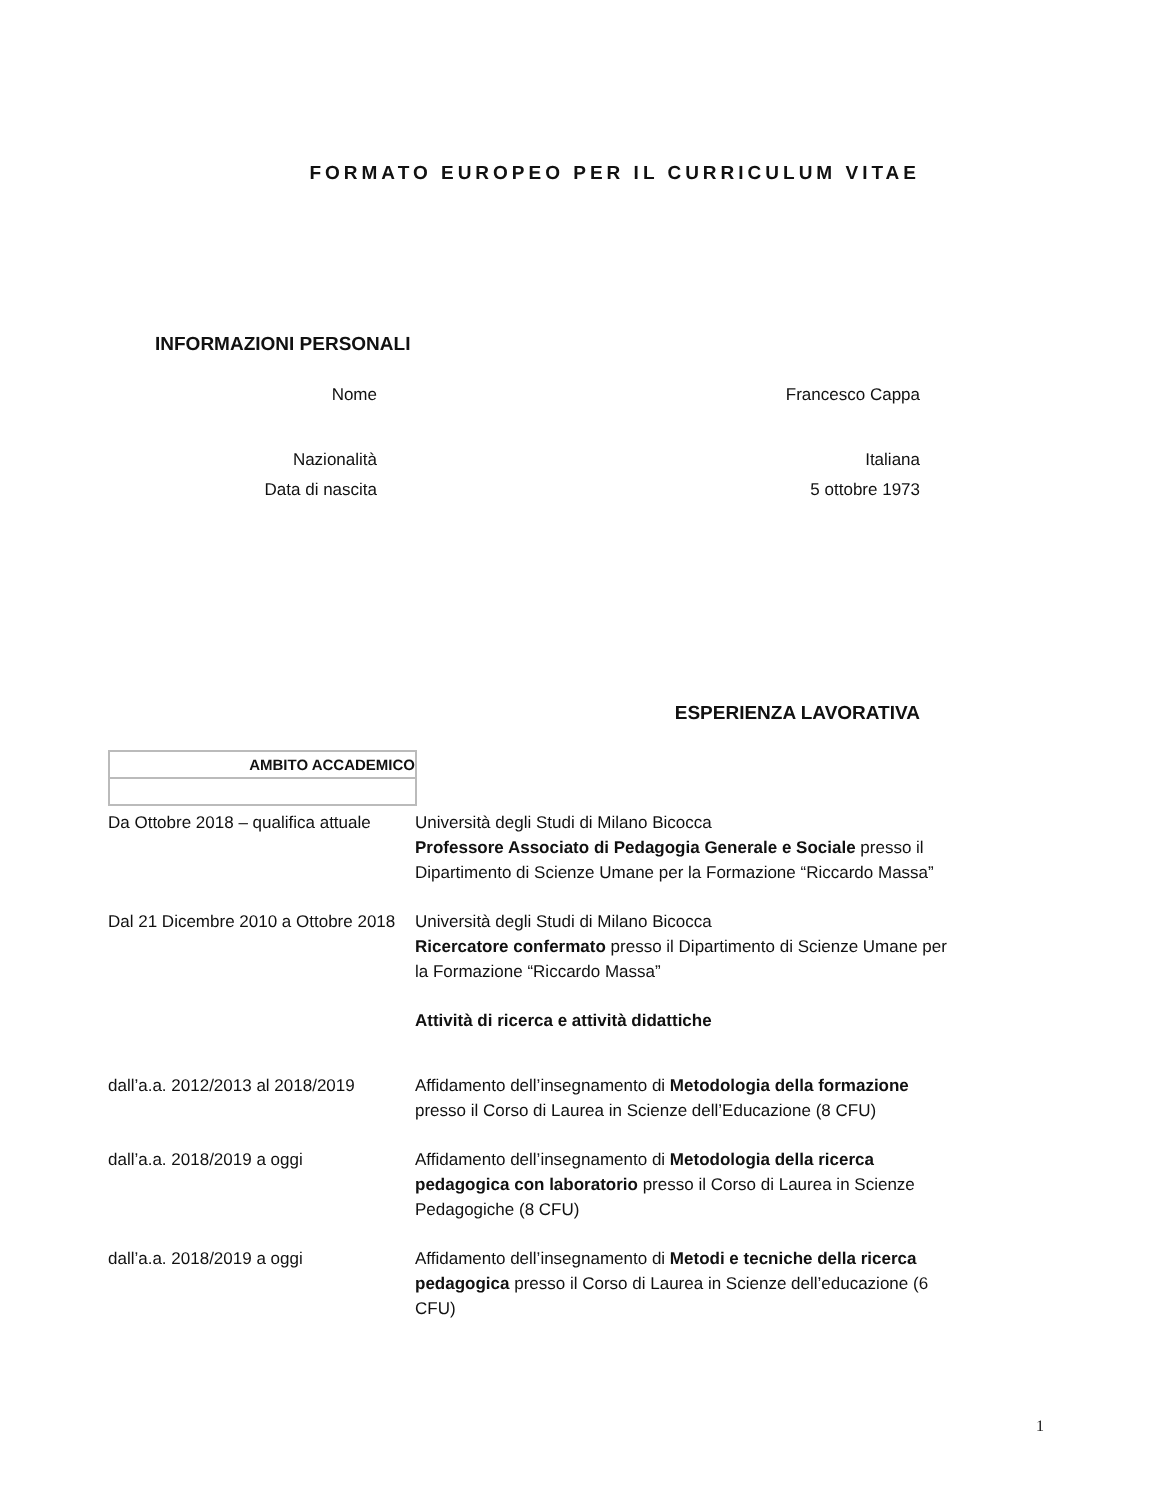FORMATO EUROPEO PER IL CURRICULUM VITAE
INFORMAZIONI PERSONALI
Nome Francesco Cappa
Nazionalità Italiana
Data di nascita 5 ottobre 1973
ESPERIENZA LAVORATIVA
AMBITO ACCADEMICO
| Da Ottobre 2018 – qualifica attuale | Università degli Studi di Milano Bicocca Professore Associato di Pedagogia Generale e Sociale presso il Dipartimento di Scienze Umane per la Formazione “Riccardo Massa” |
| Dal 21 Dicembre 2010 a Ottobre 2018 | Università degli Studi di Milano Bicocca Ricercatore confermato presso il Dipartimento di Scienze Umane per la Formazione “Riccardo Massa” |
| | Attività di ricerca e attività didattiche |
| dall’a.a. 2012/2013 al 2018/2019 | Affidamento dell’insegnamento di Metodologia della formazione presso il Corso di Laurea in Scienze dell’Educazione (8 CFU) |
| dall’a.a. 2018/2019 a oggi | Affidamento dell’insegnamento di Metodologia della ricerca pedagogica con laboratorio presso il Corso di Laurea in Scienze Pedagogiche (8 CFU) |
| dall’a.a. 2018/2019 a oggi | Affidamento dell’insegnamento di Metodi e tecniche della ricerca pedagogica presso il Corso di Laurea in Scienze dell’educazione (6 CFU) |
1